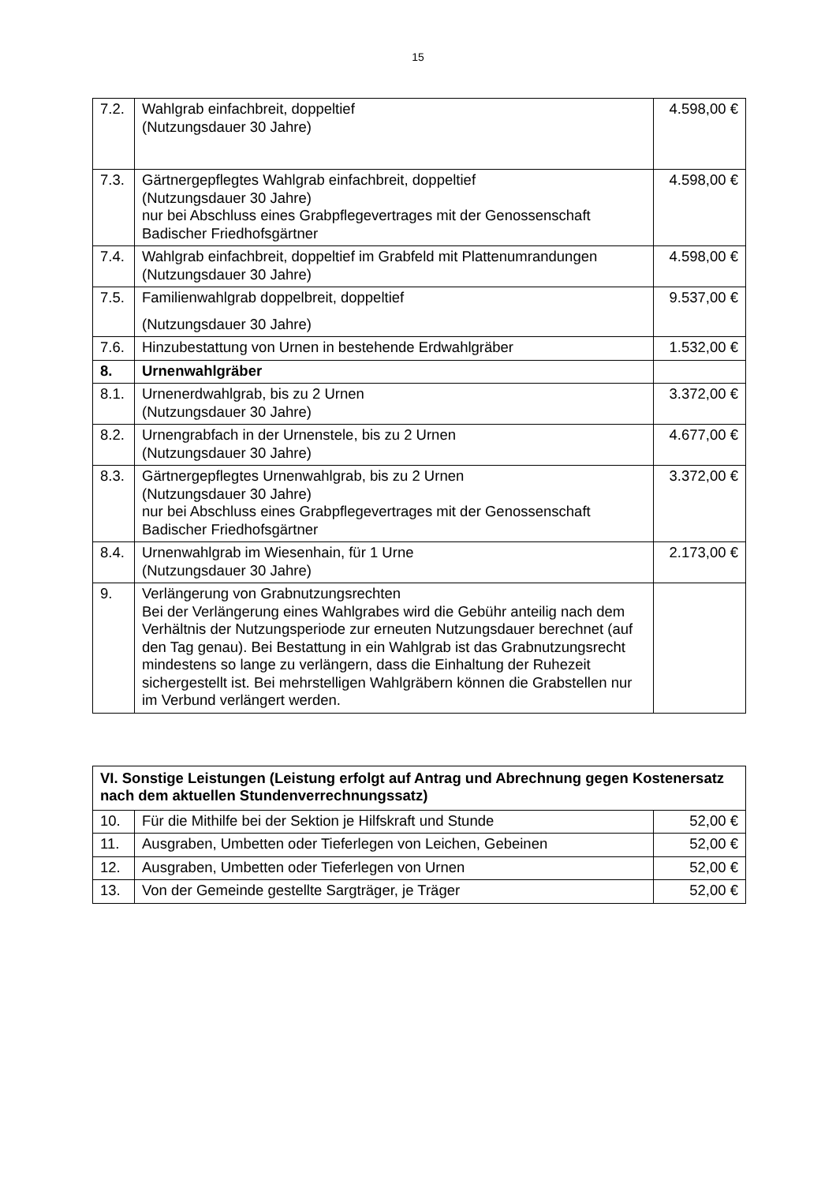15
| 7.2. | Wahlgrab einfachbreit, doppeltief (Nutzungsdauer 30 Jahre) | 4.598,00 € |
| 7.3. | Gärtnergepflegtes Wahlgrab einfachbreit, doppeltief (Nutzungsdauer 30 Jahre) nur bei Abschluss eines Grabpflegevertrages mit der Genossenschaft Badischer Friedhofsgärtner | 4.598,00 € |
| 7.4. | Wahlgrab einfachbreit, doppeltief im Grabfeld mit Plattenumrandungen (Nutzungsdauer 30 Jahre) | 4.598,00 € |
| 7.5. | Familienwahlgrab doppelbreit, doppeltief (Nutzungsdauer 30 Jahre) | 9.537,00 € |
| 7.6. | Hinzubestattung von Urnen in bestehende Erdwahlgräber | 1.532,00 € |
| 8. | Urnenwahlgräber | |
| 8.1. | Urnenerdwahlgrab, bis zu 2 Urnen (Nutzungsdauer 30 Jahre) | 3.372,00 € |
| 8.2. | Urnengrabfach in der Urnenstele, bis zu 2 Urnen (Nutzungsdauer 30 Jahre) | 4.677,00 € |
| 8.3. | Gärtnergepflegtes Urnenwahlgrab, bis zu 2 Urnen (Nutzungsdauer 30 Jahre) nur bei Abschluss eines Grabpflegevertrages mit der Genossenschaft Badischer Friedhofsgärtner | 3.372,00 € |
| 8.4. | Urnenwahlgrab im Wiesenhain, für 1 Urne (Nutzungsdauer 30 Jahre) | 2.173,00 € |
| 9. | Verlängerung von Grabnutzungsrechten Bei der Verlängerung eines Wahlgrabes wird die Gebühr anteilig nach dem Verhältnis der Nutzungsperiode zur erneuten Nutzungsdauer berechnet (auf den Tag genau). Bei Bestattung in ein Wahlgrab ist das Grabnutzungsrecht mindestens so lange zu verlängern, dass die Einhaltung der Ruhezeit sichergestellt ist. Bei mehrstelligen Wahlgräbern können die Grabstellen nur im Verbund verlängert werden. | |
| VI. Sonstige Leistungen (Leistung erfolgt auf Antrag und Abrechnung gegen Kostenersatz nach dem aktuellen Stundenverrechnungssatz) | | |
| --- | --- | --- |
| 10. | Für die Mithilfe bei der Sektion je Hilfskraft und Stunde | 52,00 € |
| 11. | Ausgraben, Umbetten oder Tieferlegen von Leichen, Gebeinen | 52,00 € |
| 12. | Ausgraben, Umbetten oder Tieferlegen von Urnen | 52,00 € |
| 13. | Von der Gemeinde gestellte Sargträger, je Träger | 52,00 € |